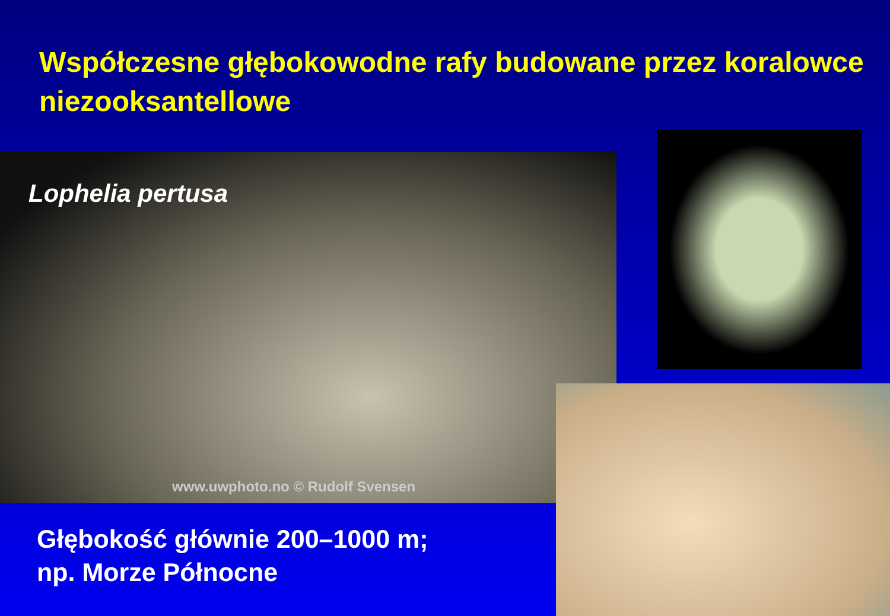Współczesne głębokowodne rafy budowane przez koralowce niezooksantellowe
Lophelia pertusa
www.uwphoto.no © Rudolf Svensen
Głębokość głównie 200–1000 m;
np. Morze Północne